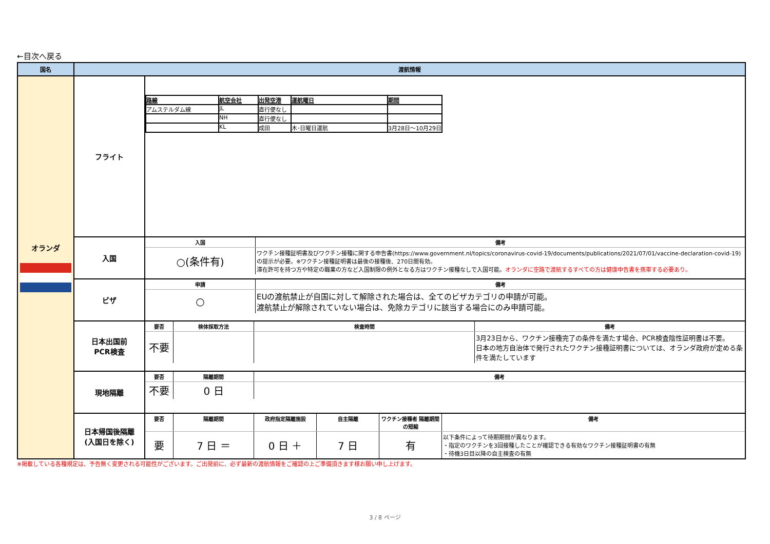←目次へ戻る
| 国名 | 渡航情報 | |
| --- | --- | --- |
| オランダ | フライト | / 路線 / 航空会社 / 出発空港 / 運航曜日 / 期間 / / アムステルダム線 / JL / 直行便なし / / / / / NH / 直行便なし / / / / / KL / 成田 / 木･日曜日運航 / 3月28日～10月29日 / |
| | 入国 | / 入国 / 備考 / / ○(条件有) / ワクチン接種証明書及びワクチン接種に関する申告書(https://www.government.nl/topics/coronavirus-covid-19/documents/publications/2021/07/01/vaccine-declaration-covid-19)の提示が必要。※ワクチン接種証明書は最後の接種後、270日間有効。 滞在許可を持つ方や特定の職業の方など入国制限の例外となる方はワクチン接種なしで入国可能。 オランダに空路で渡航するすべての方は健康申告書を携帯する必要あり。 / |
| | ビザ | / 申請 / 備考 / / ○ / EUの渡航禁止が自国に対して解除された場合は、全てのビザカテゴリの申請が可能。 渡航禁止が解除されていない場合は、免除カテゴリに該当する場合にのみ申請可能。 / |
| | 日本出国前 PCR検査 | / 要否 / 検体採取方法 / 検査時間 / 備考 / / 不要 / / / 3月23日から、ワクチン接種完了の条件を満たす場合、PCR検査陰性証明書は不要。 日本の地方自治体で発行されたワクチン接種証明書については、オランダ政府が定める条件を満たしています / |
| | 現地隔離 | / 要否 / 隔離期間 / 備考 / / 不要 / 0 日 / / |
| | 日本帰国後隔離 (入国日を除く) | / 要否 / 隔離期間 / 政府指定隔離施設 / 自主隔離 / ワクチン接種者 隔離期間の短縮 / 備考 / / 要 / 7 日 ＝ / 0 日 ＋ / 7 日 / 有 / 以下条件によって待期期間が異なります。 ・指定のワクチンを3回接種したことが確認できる有効なワクチン接種証明書の有無 ・待機3日目以降の自主検査の有無 / |
※掲載している各種規定は、予告無く変更される可能性がございます。ご出発前に、必ず最新の渡航情報をご確認の上ご準備頂きます様お願い申し上げます。
3 / 8 ページ